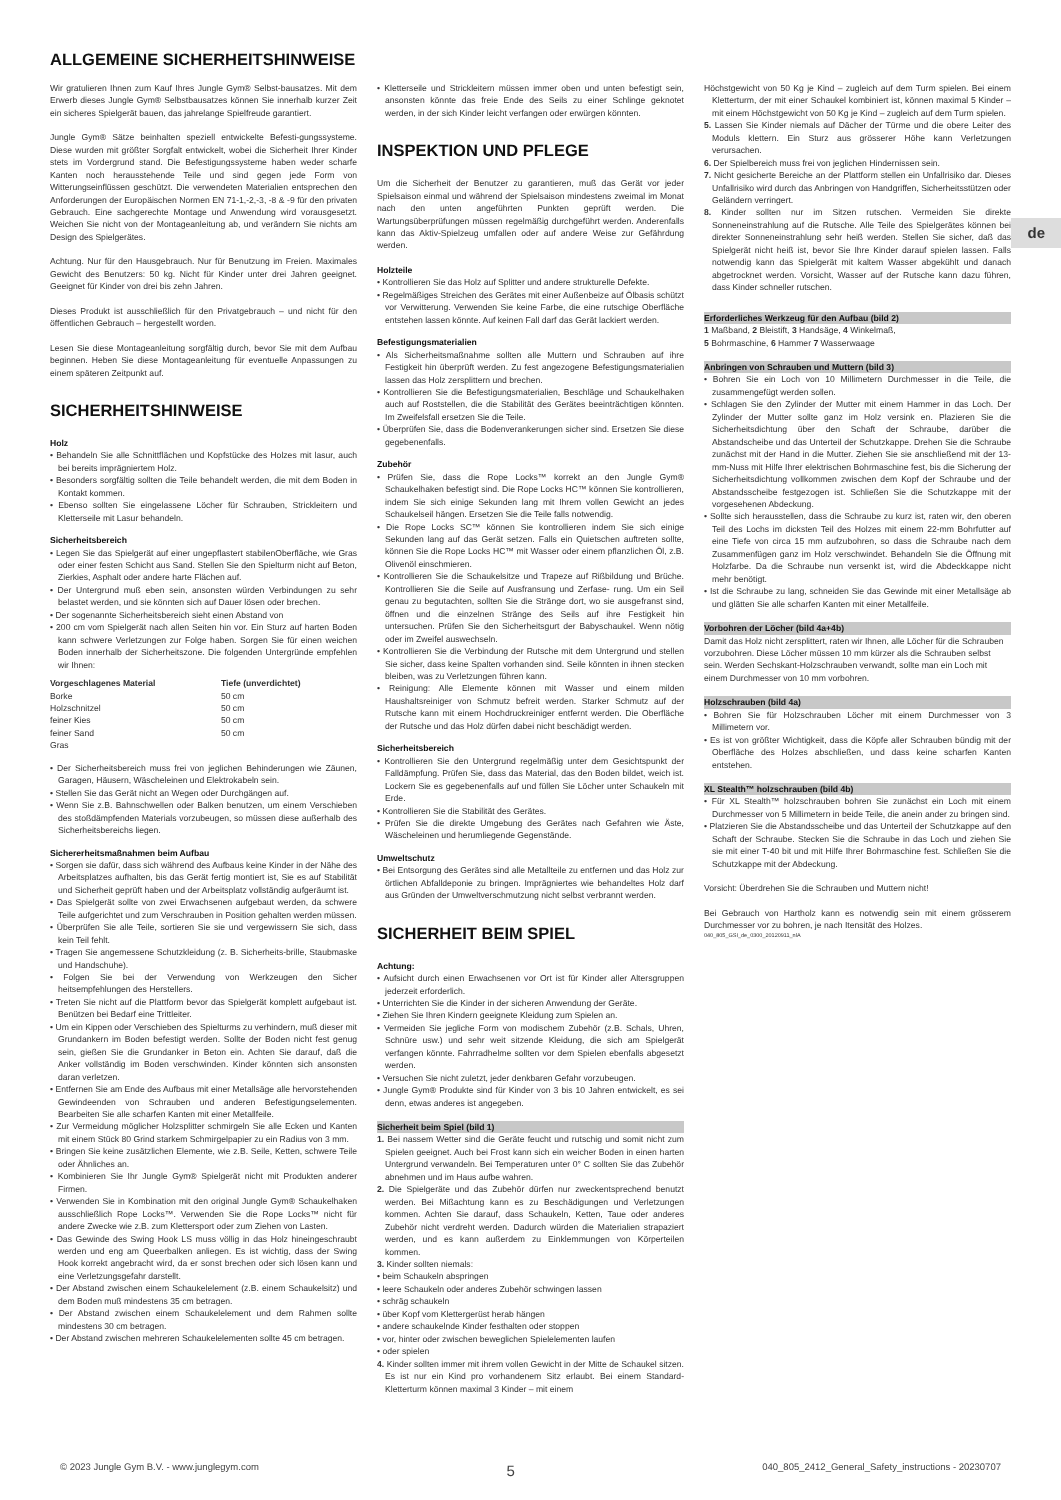de
ALLGEMEINE SICHERHEITSHINWEISE
Wir gratulieren Ihnen zum Kauf Ihres Jungle Gym® Selbst-bausatzes. Mit dem Erwerb dieses Jungle Gym® Selbstbausatzes können Sie innerhalb kurzer Zeit ein sicheres Spielgerät bauen, das jahrelange Spielfreude garantiert.
Jungle Gym® Sätze beinhalten speziell entwickelte Befesti-gungssysteme. Diese wurden mit größter Sorgfalt entwickelt, wobei die Sicherheit Ihrer Kinder stets im Vordergrund stand. Die Befestigungssysteme haben weder scharfe Kanten noch herausstehende Teile und sind gegen jede Form von Witterungseinflüssen geschützt. Die verwendeten Materialien entsprechen den Anforderungen der Europäischen Normen EN 71-1,-2,-3, -8 & -9 für den privaten Gebrauch. Eine sachgerechte Montage und Anwendung wird vorausgesetzt. Weichen Sie nicht von der Montageanleitung ab, und verändern Sie nichts am Design des Spielgerätes.
Achtung. Nur für den Hausgebrauch. Nur für Benutzung im Freien. Maximales Gewicht des Benutzers: 50 kg. Nicht für Kinder unter drei Jahren geeignet. Geeignet für Kinder von drei bis zehn Jahren.
Dieses Produkt ist ausschließlich für den Privatgebrauch – und nicht für den öffentlichen Gebrauch – hergestellt worden.
Lesen Sie diese Montageanleitung sorgfältig durch, bevor Sie mit dem Aufbau beginnen. Heben Sie diese Montageanleitung für eventuelle Anpassungen zu einem späteren Zeitpunkt auf.
SICHERHEITSHINWEISE
Holz
• Behandeln Sie alle Schnittflächen und Kopfstücke des Holzes mit lasur, auch bei bereits imprägniertem Holz.
• Besonders sorgfältig sollten die Teile behandelt werden, die mit dem Boden in Kontakt kommen.
• Ebenso sollten Sie eingelassene Löcher für Schrauben, Strickleitern und Kletterseile mit Lasur behandeln.
Sicherheitsbereich
• Legen Sie das Spielgerät auf einer ungepflastert stabilenOberfläche, wie Gras oder einer festen Schicht aus Sand. Stellen Sie den Spielturm nicht auf Beton, Zierkies, Asphalt oder andere harte Flächen auf.
• Der Untergrund muß eben sein, ansonsten würden Verbindungen zu sehr belastet werden, und sie könnten sich auf Dauer lösen oder brechen.
• Der sogenannte Sicherheitsbereich sieht einen Abstand von
• 200 cm vom Spielgerät nach allen Seiten hin vor. Ein Sturz auf harten Boden kann schwere Verletzungen zur Folge haben. Sorgen Sie für einen weichen Boden innerhalb der Sicherheitszone. Die folgenden Untergründe empfehlen wir Ihnen:
| Vorgeschlagenes Material | Tiefe (unverdichtet) |
| --- | --- |
| Borke | 50 cm |
| Holzschnitzel | 50 cm |
| feiner Kies | 50 cm |
| feiner Sand | 50 cm |
| Gras | |
• Der Sicherheitsbereich muss frei von jeglichen Behinderungen wie Zäunen, Garagen, Häusern, Wäscheleinen und Elektrokabeln sein.
• Stellen Sie das Gerät nicht an Wegen oder Durchgängen auf.
• Wenn Sie z.B. Bahnschwellen oder Balken benutzen, um einem Verschieben des stoßdämpfenden Materials vorzubeugen, so müssen diese außerhalb des Sicherheitsbereichs liegen.
Sichererheitsmaßnahmen beim Aufbau
• Sorgen sie dafür, dass sich während des Aufbaus keine Kinder in der Nähe des Arbeitsplatzes aufhalten, bis das Gerät fertig montiert ist, Sie es auf Stabilität und Sicherheit geprüft haben und der Arbeitsplatz vollständig aufgeräumt ist.
• Das Spielgerät sollte von zwei Erwachsenen aufgebaut werden, da schwere Teile aufgerichtet und zum Verschrauben in Position gehalten werden müssen.
• Überprüfen Sie alle Teile, sortieren Sie sie und vergewissern Sie sich, dass kein Teil fehlt.
• Tragen Sie angemessene Schutzkleidung (z. B. Sicherheits-brille, Staubmaske und Handschuhe).
• Folgen Sie bei der Verwendung von Werkzeugen den Sicher heitsempfehlungen des Herstellers.
• Treten Sie nicht auf die Plattform bevor das Spielgerät komplett aufgebaut ist. Benützen bei Bedarf eine Trittleiter.
• Um ein Kippen oder Verschieben des Spielturms zu verhindern, muß dieser mit Grundankern im Boden befestigt werden. Sollte der Boden nicht fest genug sein, gießen Sie die Grundanker in Beton ein. Achten Sie darauf, daß die Anker vollständig im Boden verschwinden. Kinder könnten sich ansonsten daran verletzen.
• Entfernen Sie am Ende des Aufbaus mit einer Metallsäge alle hervorstehenden Gewindeenden von Schrauben und anderen Befestigungselementen. Bearbeiten Sie alle scharfen Kanten mit einer Metallfeile.
• Zur Vermeidung möglicher Holzsplitter schmirgeln Sie alle Ecken und Kanten mit einem Stück 80 Grind starkem Schmirgelpapier zu ein Radius von 3 mm.
• Bringen Sie keine zusätzlichen Elemente, wie z.B. Seile, Ketten, schwere Teile oder Ähnliches an.
• Kombinieren Sie Ihr Jungle Gym® Spielgerät nicht mit Produkten anderer Firmen.
• Verwenden Sie in Kombination mit den original Jungle Gym® Schaukelhaken ausschließlich Rope Locks™. Verwenden Sie die Rope Locks™ nicht für andere Zwecke wie z.B. zum Klettersport oder zum Ziehen von Lasten.
• Das Gewinde des Swing Hook LS muss völlig in das Holz hineingeschraubt werden und eng am Queerbalken anliegen. Es ist wichtig, dass der Swing Hook korrekt angebracht wird, da er sonst brechen oder sich lösen kann und eine Verletzungsgefahr darstellt.
• Der Abstand zwischen einem Schaukelelement (z.B. einem Schaukelsitz) und dem Boden muß mindestens 35 cm betragen.
• Der Abstand zwischen einem Schaukelelement und dem Rahmen sollte mindestens 30 cm betragen.
• Der Abstand zwischen mehreren Schaukelelementen sollte 45 cm betragen.
• Kletterseile und Strickleitern müssen immer oben und unten befestigt sein, ansonsten könnte das freie Ende des Seils zu einer Schlinge geknotet werden, in der sich Kinder leicht verfangen oder erwürgen könnten.
INSPEKTION UND PFLEGE
Um die Sicherheit der Benutzer zu garantieren, muß das Gerät vor jeder Spielsaison einmal und während der Spielsaison mindestens zweimal im Monat nach den unten angeführten Punkten geprüft werden. Die Wartungsüberprüfungen müssen regelmäßig durchgeführt werden. Anderenfalls kann das Aktiv-Spielzeug umfallen oder auf andere Weise zur Gefährdung werden.
Holzteile
• Kontrollieren Sie das Holz auf Splitter und andere strukturelle Defekte.
• Regelmäßiges Streichen des Gerätes mit einer Außenbeize auf Ölbasis schützt vor Verwitterung. Verwenden Sie keine Farbe, die eine rutschige Oberfläche entstehen lassen könnte. Auf keinen Fall darf das Gerät lackiert werden.
Befestigungsmaterialien
• Als Sicherheitsmaßnahme sollten alle Muttern und Schrauben auf ihre Festigkeit hin überprüft werden. Zu fest angezogene Befestigungsmaterialien lassen das Holz zersplittern und brechen.
• Kontrollieren Sie die Befestigungsmaterialien, Beschläge und Schaukelhaken auch auf Roststellen, die die Stabilität des Gerätes beeinträchtigen könnten. Im Zweifelsfall ersetzen Sie die Teile.
• Überprüfen Sie, dass die Bodenverankerungen sicher sind. Ersetzen Sie diese gegebenenfalls.
Zubehör
• Prüfen Sie, dass die Rope Locks™ korrekt an den Jungle Gym® Schaukelhaken befestigt sind. Die Rope Locks HC™ können Sie kontrollieren, indem Sie sich einige Sekunden lang mit Ihrem vollen Gewicht an jedes Schaukelseil hängen. Ersetzen Sie die Teile falls notwendig.
• Die Rope Locks SC™ können Sie kontrollieren indem Sie sich einige Sekunden lang auf das Gerät setzen. Falls ein Quietschen auftreten sollte, können Sie die Rope Locks HC™ mit Wasser oder einem pflanzlichen Öl, z.B. Olivenöl einschmieren.
• Kontrollieren Sie die Schaukelsitze und Trapeze auf Rißbildung und Brüche. Kontrollieren Sie die Seile auf Ausfransung und Zerfase- rung. Um ein Seil genau zu begutachten, sollten Sie die Stränge dort, wo sie ausgefranst sind, öffnen und die einzelnen Stränge des Seils auf ihre Festigkeit hin untersuchen. Prüfen Sie den Sicherheitsgurt der Babyschaukel. Wenn nötig oder im Zweifel auswechseln.
• Kontrollieren Sie die Verbindung der Rutsche mit dem Untergrund und stellen Sie sicher, dass keine Spalten vorhanden sind. Seile könnten in ihnen stecken bleiben, was zu Verletzungen führen kann.
• Reinigung: Alle Elemente können mit Wasser und einem milden Haushaltsreiniger von Schmutz befreit werden. Starker Schmutz auf der Rutsche kann mit einem Hochdruckreiniger entfernt werden. Die Oberfläche der Rutsche und das Holz dürfen dabei nicht beschädigt werden.
Sicherheitsbereich
• Kontrollieren Sie den Untergrund regelmäßig unter dem Gesichtspunkt der Falldämpfung. Prüfen Sie, dass das Material, das den Boden bildet, weich ist. Lockern Sie es gegebenenfalls auf und füllen Sie Löcher unter Schaukeln mit Erde.
• Kontrollieren Sie die Stabilität des Gerätes.
• Prüfen Sie die direkte Umgebung des Gerätes nach Gefahren wie Äste, Wäscheleinen und herumliegende Gegenstände.
Umweltschutz
• Bei Entsorgung des Gerätes sind alle Metallteile zu entfernen und das Holz zur örtlichen Abfalldeponie zu bringen. Imprägniertes wie behandeltes Holz darf aus Gründen der Umweltverschmutzung nicht selbst verbrannt werden.
SICHERHEIT BEIM SPIEL
Achtung:
• Aufsicht durch einen Erwachsenen vor Ort ist für Kinder aller Altersgruppen jederzeit erforderlich.
• Unterrichten Sie die Kinder in der sicheren Anwendung der Geräte.
• Ziehen Sie Ihren Kindern geeignete Kleidung zum Spielen an.
• Vermeiden Sie jegliche Form von modischem Zubehör (z.B. Schals, Uhren, Schnüre usw.) und sehr weit sitzende Kleidung, die sich am Spielgerät verfangen könnte. Fahrradhelme sollten vor dem Spielen ebenfalls abgesetzt werden.
• Versuchen Sie nicht zuletzt, jeder denkbaren Gefahr vorzubeugen.
• Jungle Gym® Produkte sind für Kinder von 3 bis 10 Jahren entwickelt, es sei denn, etwas anderes ist angegeben.
Sicherheit beim Spiel (bild 1)
1. Bei nassem Wetter sind die Geräte feucht und rutschig und somit nicht zum Spielen geeignet. Auch bei Frost kann sich ein weicher Boden in einen harten Untergrund verwandeln. Bei Temperaturen unter 0° C sollten Sie das Zubehör abnehmen und im Haus aufbe wahren.
2. Die Spielgeräte und das Zubehör dürfen nur zweckentsprechend benutzt werden. Bei Mißachtung kann es zu Beschädigungen und Verletzungen kommen. Achten Sie darauf, dass Schaukeln, Ketten, Taue oder anderes Zubehör nicht verdreht werden. Dadurch würden die Materialien strapaziert werden, und es kann außerdem zu Einklemmungen von Körperteilen kommen.
3. Kinder sollten niemals:
• beim Schaukeln abspringen
• leere Schaukeln oder anderes Zubehör schwingen lassen
• schräg schaukeln
• über Kopf vom Klettergerüst herab hängen
• andere schaukelnde Kinder festhalten oder stoppen
• vor, hinter oder zwischen beweglichen Spielelementen laufen
• oder spielen
4. Kinder sollten immer mit ihrem vollen Gewicht in der Mitte de Schaukel sitzen. Es ist nur ein Kind pro vorhandenem Sitz erlaubt. Bei einem Standard-Kletterturm können maximal 3 Kinder – mit einem
Höchstgewicht von 50 Kg je Kind – zugleich auf dem Turm spielen. Bei einem Kletterturm, der mit einer Schaukel kombiniert ist, können maximal 5 Kinder – mit einem Höchstgewicht von 50 Kg je Kind – zugleich auf dem Turm spielen.
5. Lassen Sie Kinder niemals auf Dächer der Türme und die obere Leiter des Moduls klettern. Ein Sturz aus grösserer Höhe kann Verletzungen verursachen.
6. Der Spielbereich muss frei von jeglichen Hindernissen sein.
7. Nicht gesicherte Bereiche an der Plattform stellen ein Unfallrisiko dar. Dieses Unfallrisiko wird durch das Anbringen von Handgriffen, Sicherheitsstützen oder Geländern verringert.
8. Kinder sollten nur im Sitzen rutschen. Vermeiden Sie direkte Sonneneinstrahlung auf die Rutsche. Alle Teile des Spielgerätes können bei direkter Sonneneinstrahlung sehr heiß werden. Stellen Sie sicher, daß das Spielgerät nicht heiß ist, bevor Sie Ihre Kinder darauf spielen lassen. Falls notwendig kann das Spielgerät mit kaltem Wasser abgekühlt und danach abgetrocknet werden. Vorsicht, Wasser auf der Rutsche kann dazu führen, dass Kinder schneller rutschen.
Erforderliches Werkzeug für den Aufbau (bild 2)
1 Maßband, 2 Bleistift, 3 Handsäge, 4 Winkelmaß,
5 Bohrmaschine, 6 Hammer 7 Wasserwaage
Anbringen von Schrauben und Muttern (bild 3)
• Bohren Sie ein Loch von 10 Millimetern Durchmesser in die Teile, die zusammengefügt werden sollen.
• Schlagen Sie den Zylinder der Mutter mit einem Hammer in das Loch. Der Zylinder der Mutter sollte ganz im Holz versink en. Plazieren Sie die Sicherheitsdichtung über den Schaft der Schraube, darüber die Abstandscheibe und das Unterteil der Schutzkappe. Drehen Sie die Schraube zunächst mit der Hand in die Mutter. Ziehen Sie sie anschließend mit der 13-mm-Nuss mit Hilfe Ihrer elektrischen Bohrmaschine fest, bis die Sicherung der Sicherheitsdichtung vollkommen zwischen dem Kopf der Schraube und der Abstandsscheibe festgezogen ist. Schließen Sie die Schutzkappe mit der vorgesehenen Abdeckung.
• Sollte sich herausstellen, dass die Schraube zu kurz ist, raten wir, den oberen Teil des Lochs im dicksten Teil des Holzes mit einem 22-mm Bohrfutter auf eine Tiefe von circa 15 mm aufzubohren, so dass die Schraube nach dem Zusammenfügen ganz im Holz verschwindet. Behandeln Sie die Öffnung mit Holzfarbe. Da die Schraube nun versenkt ist, wird die Abdeckkappe nicht mehr benötigt.
• Ist die Schraube zu lang, schneiden Sie das Gewinde mit einer Metallsäge ab und glätten Sie alle scharfen Kanten mit einer Metallfeile.
Vorbohren der Löcher (bild 4a+4b)
Damit das Holz nicht zersplittert, raten wir Ihnen, alle Löcher für die Schrauben vorzubohren. Diese Löcher müssen 10 mm kürzer als die Schrauben selbst sein. Werden Sechskant-Holzschrauben verwandt, sollte man ein Loch mit einem Durchmesser von 10 mm vorbohren.
Holzschrauben (bild 4a)
• Bohren Sie für Holzschrauben Löcher mit einem Durchmesser von 3 Millimetern vor.
• Es ist von größter Wichtigkeit, dass die Köpfe aller Schrauben bündig mit der Oberfläche des Holzes abschließen, und dass keine scharfen Kanten entstehen.
XL Stealth™ holzschrauben (bild 4b)
• Für XL Stealth™ holzschrauben bohren Sie zunächst ein Loch mit einem Durchmesser von 5 Millimetern in beide Teile, die anein ander zu bringen sind.
• Platzieren Sie die Abstandsscheibe und das Unterteil der Schutzkappe auf den Schaft der Schraube. Stecken Sie die Schraube in das Loch und ziehen Sie sie mit einer T-40 bit und mit Hilfe Ihrer Bohrmaschine fest. Schließen Sie die Schutzkappe mit der Abdeckung.
Vorsicht: Überdrehen Sie die Schrauben und Muttern nicht!
Bei Gebrauch von Hartholz kann es notwendig sein mit einem grösserem Durchmesser vor zu bohren, je nach Itensität des Holzes.
040_805_GSI_de_0300_20120911_nlA
© 2023 Jungle Gym B.V. - www.junglegym.com 5 040_805_2412_General_Safety_instructions - 20230707